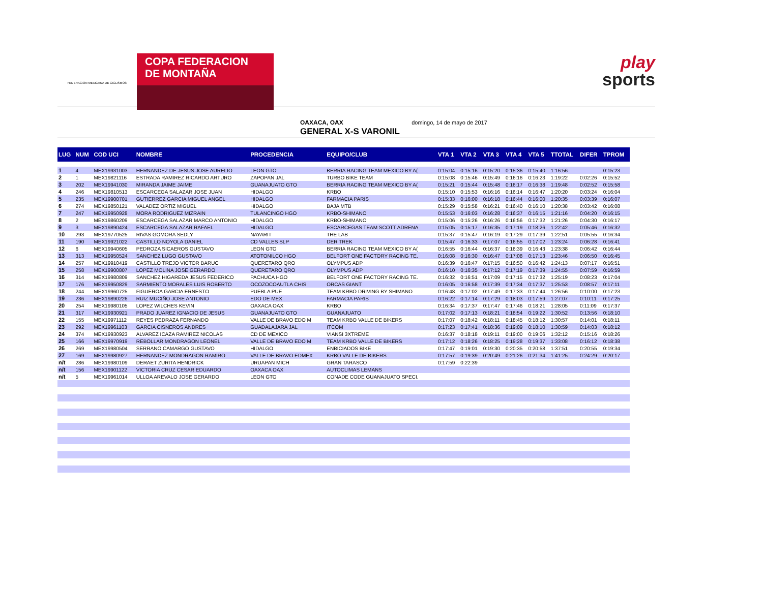FEDERACION MEXICANA DE CICLISMO®
COPA FEDERACION
DE MONTAÑA
play
sports
OAXACA, OAX domingo, 14 de mayo de 2017
GENERAL X-S VARONIL
| LUG | NUM | COD UCI | NOMBRE | PROCEDENCIA | EQUIPO/CLUB | VTA 1 | VTA 2 | VTA 3 | VTA 4 | VTA 5 | TTOTAL | DIFER | TPROM |
| --- | --- | --- | --- | --- | --- | --- | --- | --- | --- | --- | --- | --- | --- |
| 1 | 4 | MEX19931003 | HERNANDEZ DE JESUS JOSE AURELIO | LEON GTO | BERRIA RACING TEAM MEXICO BY A( | 0:15:04 | 0:15:16 | 0:15:20 | 0:15:36 | 0:15:40 | 1:16:56 | | 0:15:23 |
| 2 | 1 | MEX19821116 | ESTRADA RAMIREZ RICARDO ARTURO | ZAPOPAN JAL | TURBO BIKE TEAM | 0:15:08 | 0:15:46 | 0:15:49 | 0:16:16 | 0:16:23 | 1:19:22 | 0:02:26 | 0:15:52 |
| 3 | 202 | MEX19941030 | MIRANDA JAIME JAIME | GUANAJUATO GTO | BERRIA RACING TEAM MEXICO BY A( | 0:15:21 | 0:15:44 | 0:15:48 | 0:16:17 | 0:16:38 | 1:19:48 | 0:02:52 | 0:15:58 |
| 4 | 246 | MEX19810513 | ESCARCEGA SALAZAR JOSE JUAN | HIDALGO | KRBO | 0:15:10 | 0:15:53 | 0:16:16 | 0:16:14 | 0:16:47 | 1:20:20 | 0:03:24 | 0:16:04 |
| 5 | 235 | MEX19900701 | GUTIERREZ GARCIA MIGUEL ANGEL | HIDALGO | FARMACIA PARIS | 0:15:33 | 0:16:00 | 0:16:18 | 0:16:44 | 0:16:00 | 1:20:35 | 0:03:39 | 0:16:07 |
| 6 | 274 | MEX19850121 | VALADEZ ORTIZ MIGUEL | HIDALGO | BAJA MTB | 0:15:29 | 0:15:58 | 0:16:21 | 0:16:40 | 0:16:10 | 1:20:38 | 0:03:42 | 0:16:08 |
| 7 | 247 | MEX19950928 | MORA RODRIGUEZ MIZRAIN | TULANCINGO HGO | KRBO-SHIMANO | 0:15:53 | 0:16:03 | 0:16:28 | 0:16:37 | 0:16:15 | 1:21:16 | 0:04:20 | 0:16:15 |
| 8 | 2 | MEX19860209 | ESCARCEGA SALAZAR MARCO ANTONIO | HIDALGO | KRBO-SHIMANO | 0:15:06 | 0:15:26 | 0:16:26 | 0:16:56 | 0:17:32 | 1:21:26 | 0:04:30 | 0:16:17 |
| 9 | 3 | MEX19890424 | ESCARCEGA SALAZAR RAFAEL | HIDALGO | ESCARCEGAS TEAM SCOTT ADRENA | 0:15:05 | 0:15:17 | 0:16:35 | 0:17:19 | 0:18:26 | 1:22:42 | 0:05:46 | 0:16:32 |
| 10 | 293 | MEX19770525 | RIVAS GOMORA SEDLY | NAYARIT | THE LAB | 0:15:37 | 0:15:47 | 0:16:19 | 0:17:29 | 0:17:39 | 1:22:51 | 0:05:55 | 0:16:34 |
| 11 | 190 | MEX19921022 | CASTILLO NOYOLA DANIEL | CD VALLES SLP | DER TREK | 0:15:47 | 0:16:33 | 0:17:07 | 0:16:55 | 0:17:02 | 1:23:24 | 0:06:28 | 0:16:41 |
| 12 | 6 | MEX19940605 | PEDROZA SICAEROS GUSTAVO | LEON GTO | BERRIA RACING TEAM MEXICO BY A( | 0:16:55 | 0:16:44 | 0:16:37 | 0:16:39 | 0:16:43 | 1:23:38 | 0:06:42 | 0:16:44 |
| 13 | 313 | MEX19950524 | SANCHEZ LUGO GUSTAVO | ATOTONILCO HGO | BELFORT ONE FACTORY RACING TE. | 0:16:08 | 0:16:30 | 0:16:47 | 0:17:08 | 0:17:13 | 1:23:46 | 0:06:50 | 0:16:45 |
| 14 | 257 | MEX19910419 | CASTILLO TREJO VICTOR BARUC | QUERETARO QRO | OLYMPUS ADP | 0:16:39 | 0:16:47 | 0:17:15 | 0:16:50 | 0:16:42 | 1:24:13 | 0:07:17 | 0:16:51 |
| 15 | 258 | MEX19900807 | LOPEZ MOLINA JOSE GERARDO | QUERETARO QRO | OLYMPUS ADP | 0:16:10 | 0:16:35 | 0:17:12 | 0:17:19 | 0:17:39 | 1:24:55 | 0:07:59 | 0:16:59 |
| 16 | 314 | MEX19980809 | SANCHEZ HIGAREDA JESUS FEDERICO | PACHUCA HGO | BELFORT ONE FACTORY RACING TE. | 0:16:32 | 0:16:51 | 0:17:09 | 0:17:15 | 0:17:32 | 1:25:19 | 0:08:23 | 0:17:04 |
| 17 | 176 | MEX19950829 | SARMIENTO MORALES LUIS ROBERTO | OCOZOCOAUTLA CHIS | ORCAS GIANT | 0:16:05 | 0:16:58 | 0:17:39 | 0:17:34 | 0:17:37 | 1:25:53 | 0:08:57 | 0:17:11 |
| 18 | 244 | MEX19960725 | FIGUEROA GARCIA ERNESTO | PUEBLA PUE | TEAM KRBO DRIVING BY SHIMANO | 0:16:48 | 0:17:02 | 0:17:49 | 0:17:33 | 0:17:44 | 1:26:56 | 0:10:00 | 0:17:23 |
| 19 | 236 | MEX19890226 | RUIZ MUCIÑO JOSE ANTONIO | EDO DE MEX | FARMACIA PARIS | 0:16:22 | 0:17:14 | 0:17:29 | 0:18:03 | 0:17:59 | 1:27:07 | 0:10:11 | 0:17:25 |
| 20 | 254 | MEX19980105 | LOPEZ WILCHES KEVIN | OAXACA OAX | KRBO | 0:16:34 | 0:17:37 | 0:17:47 | 0:17:46 | 0:18:21 | 1:28:05 | 0:11:09 | 0:17:37 |
| 21 | 317 | MEX19930921 | PRADO JUAREZ IGNACIO DE JESUS | GUANAJUATO GTO | GUANAJUATO | 0:17:02 | 0:17:13 | 0:18:21 | 0:18:54 | 0:19:22 | 1:30:52 | 0:13:56 | 0:18:10 |
| 22 | 155 | MEX19971112 | REYES PEDRAZA FERNANDO | VALLE DE BRAVO EDO M | TEAM KRBO VALLE DE BIKERS | 0:17:07 | 0:18:42 | 0:18:11 | 0:18:45 | 0:18:12 | 1:30:57 | 0:14:01 | 0:18:11 |
| 23 | 292 | MEX19961103 | GARCIA CISNEROS ANDRES | GUADALAJARA JAL | ITCOM | 0:17:23 | 0:17:41 | 0:18:36 | 0:19:09 | 0:18:10 | 1:30:59 | 0:14:03 | 0:18:12 |
| 24 | 374 | MEX19930923 | ALVAREZ ICAZA RAMIREZ NICOLAS | CD DE MEXICO | VIANSI 3XTREME | 0:16:37 | 0:18:18 | 0:19:11 | 0:19:00 | 0:19:06 | 1:32:12 | 0:15:16 | 0:18:26 |
| 25 | 166 | MEX19970919 | REBOLLAR MONDRAGON LEONEL | VALLE DE BRAVO EDO M | TEAM KRBO VALLE DE BIKERS | 0:17:12 | 0:18:26 | 0:18:25 | 0:19:28 | 0:19:37 | 1:33:08 | 0:16:12 | 0:18:38 |
| 26 | 269 | MEX19980504 | SERRANO CAMARGO GUSTAVO | HIDALGO | ENBICIADOS BIKE | 0:17:47 | 0:19:01 | 0:19:30 | 0:20:35 | 0:20:58 | 1:37:51 | 0:20:55 | 0:19:34 |
| 27 | 169 | MEX19980927 | HERNANDEZ MONDRAGON RAMIRO | VALLE DE BRAVO EDMEX | KRBO VALLE DE BIKERS | 0:17:57 | 0:19:39 | 0:20:49 | 0:21:26 | 0:21:34 | 1:41:25 | 0:24:29 | 0:20:17 |
| n/t | 286 | MEX19980109 | DERAET ZURITA HENDRICK | URUAPAN MICH | GRAN TARASCO | 0:17:59 | 0:22:39 | | | | | | |
| n/t | 156 | MEX19901122 | VICTORIA CRUZ CESAR EDUARDO | OAXACA OAX | AUTOCLIMAS LEMANS | | | | | | | | |
| n/t | 5 | MEX19961014 | ULLOA AREVALO JOSE GERARDO | LEON GTO | CONADE CODE GUANAJUATO SPECI. | | | | | | | | |